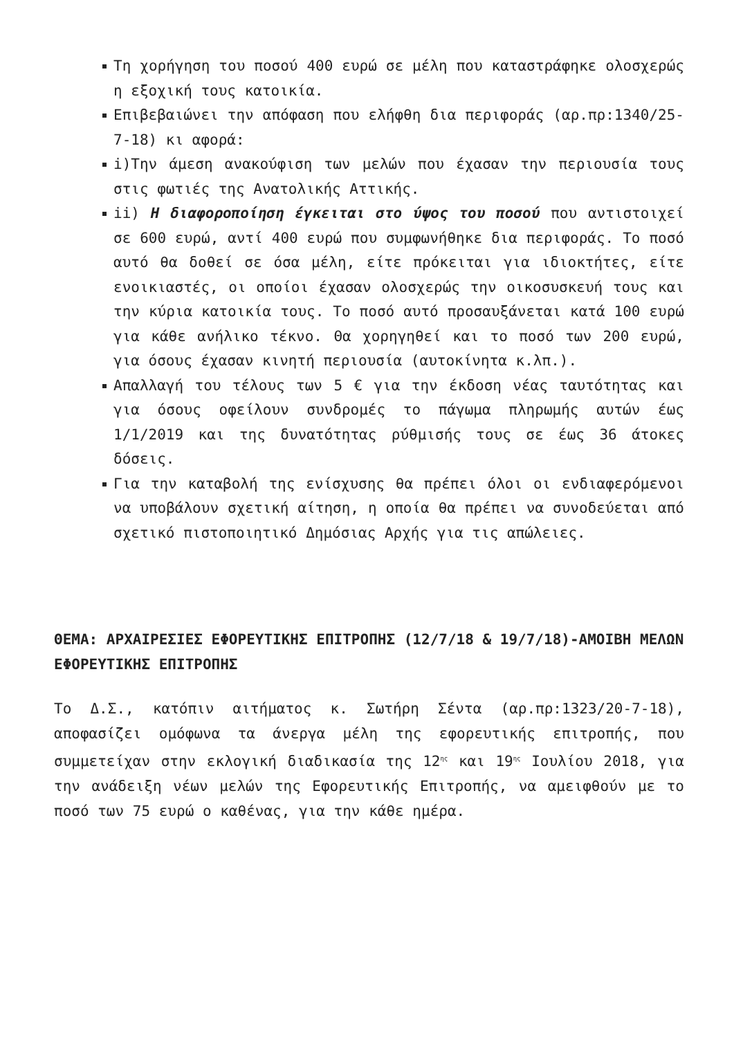Τη χορήγηση του ποσού 400 ευρώ σε μέλη που καταστράφηκε ολοσχερώς η εξοχική τους κατοικία.
Επιβεβαιώνει την απόφαση που ελήφθη δια περιφοράς (αρ.πρ:1340/25-7-18) κι αφορά:
i)Την άμεση ανακούφιση των μελών που έχασαν την περιουσία τους στις φωτιές της Ανατολικής Αττικής.
ii) Η διαφοροποίηση έγκειται στο ύψος του ποσού που αντιστοιχεί σε 600 ευρώ, αντί 400 ευρώ που συμφωνήθηκε δια περιφοράς. Το ποσό αυτό θα δοθεί σε όσα μέλη, είτε πρόκειται για ιδιοκτήτες, είτε ενοικιαστές, οι οποίοι έχασαν ολοσχερώς την οικοσυσκευή τους και την κύρια κατοικία τους. Το ποσό αυτό προσαυξάνεται κατά 100 ευρώ για κάθε ανήλικο τέκνο. Θα χορηγηθεί και το ποσό των 200 ευρώ, για όσους έχασαν κινητή περιουσία (αυτοκίνητα κ.λπ.).
Απαλλαγή του τέλους των 5 € για την έκδοση νέας ταυτότητας και για όσους οφείλουν συνδρομές το πάγωμα πληρωμής αυτών έως 1/1/2019 και της δυνατότητας ρύθμισής τους σε έως 36 άτοκες δόσεις.
Για την καταβολή της ενίσχυσης θα πρέπει όλοι οι ενδιαφερόμενοι να υποβάλουν σχετική αίτηση, η οποία θα πρέπει να συνοδεύεται από σχετικό πιστοποιητικό Δημόσιας Αρχής για τις απώλειες.
ΘΕΜΑ: ΑΡΧΑΙΡΕΣΙΕΣ ΕΦΟΡΕΥΤΙΚΗΣ ΕΠΙΤΡΟΠΗΣ (12/7/18 & 19/7/18)-ΑΜΟΙΒΗ ΜΕΛΩΝ ΕΦΟΡΕΥΤΙΚΗΣ ΕΠΙΤΡΟΠΗΣ
Το Δ.Σ., κατόπιν αιτήματος κ. Σωτήρη Σέντα (αρ.πρ:1323/20-7-18), αποφασίζει ομόφωνα τα άνεργα μέλη της εφορευτικής επιτροπής, που συμμετείχαν στην εκλογική διαδικασία της 12<sup>ης</sup> και 19<sup>ης</sup> Ιουλίου 2018, για την ανάδειξη νέων μελών της Εφορευτικής Επιτροπής, να αμειφθούν με το ποσό των 75 ευρώ ο καθένας, για την κάθε ημέρα.